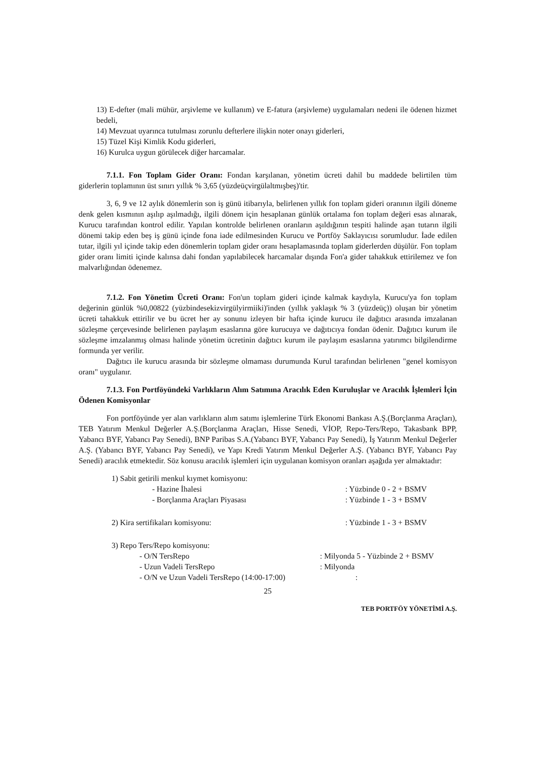13) E-defter (mali mühür, arşivleme ve kullanım) ve E-fatura (arşivleme) uygulamaları nedeni ile ödenen hizmet bedeli,
14) Mevzuat uyarınca tutulması zorunlu defterlere ilişkin noter onayı giderleri,
15) Tüzel Kişi Kimlik Kodu giderleri,
16) Kurulca uygun görülecek diğer harcamalar.
7.1.1. Fon Toplam Gider Oranı: Fondan karşılanan, yönetim ücreti dahil bu maddede belirtilen tüm giderlerin toplamının üst sınırı yıllık % 3,65 (yüzdeüçvirgülaltmışbeş)'tir.
3, 6, 9 ve 12 aylık dönemlerin son iş günü itibarıyla, belirlenen yıllık fon toplam gideri oranının ilgili döneme denk gelen kısmının aşılıp aşılmadığı, ilgili dönem için hesaplanan günlük ortalama fon toplam değeri esas alınarak, Kurucu tarafından kontrol edilir. Yapılan kontrolde belirlenen oranların aşıldığının tespiti halinde aşan tutarın ilgili dönemi takip eden beş iş günü içinde fona iade edilmesinden Kurucu ve Portföy Saklayıcısı sorumludur. İade edilen tutar, ilgili yıl içinde takip eden dönemlerin toplam gider oranı hesaplamasında toplam giderlerden düşülür. Fon toplam gider oranı limiti içinde kalınsa dahi fondan yapılabilecek harcamalar dışında Fon'a gider tahakkuk ettirilemez ve fon malvarlığından ödenemez.
7.1.2. Fon Yönetim Ücreti Oranı: Fon'un toplam gideri içinde kalmak kaydıyla, Kurucu'ya fon toplam değerinin günlük %0,00822 (yüzbindesekizvirgülyirmiiki)'inden (yıllık yaklaşık % 3 (yüzdeüç)) oluşan bir yönetim ücreti tahakkuk ettirilir ve bu ücret her ay sonunu izleyen bir hafta içinde kurucu ile dağıtıcı arasında imzalanan sözleşme çerçevesinde belirlenen paylaşım esaslarına göre kurucuya ve dağıtıcıya fondan ödenir. Dağıtıcı kurum ile sözleşme imzalanmış olması halinde yönetim ücretinin dağıtıcı kurum ile paylaşım esaslarına yatırımcı bilgilendirme formunda yer verilir.
Dağıtıcı ile kurucu arasında bir sözleşme olmaması durumunda Kurul tarafından belirlenen "genel komisyon oranı" uygulanır.
7.1.3. Fon Portföyündeki Varlıkların Alım Satımına Aracılık Eden Kuruluşlar ve Aracılık İşlemleri İçin Ödenen Komisyonlar
Fon portföyünde yer alan varlıkların alım satımı işlemlerine Türk Ekonomi Bankası A.Ş.(Borçlanma Araçları), TEB Yatırım Menkul Değerler A.Ş.(Borçlanma Araçları, Hisse Senedi, VİOP, Repo-Ters/Repo, Takasbank BPP, Yabancı BYF, Yabancı Pay Senedi), BNP Paribas S.A.(Yabancı BYF, Yabancı Pay Senedi), İş Yatırım Menkul Değerler A.Ş. (Yabancı BYF, Yabancı Pay Senedi), ve Yapı Kredi Yatırım Menkul Değerler A.Ş. (Yabancı BYF, Yabancı Pay Senedi) aracılık etmektedir. Söz konusu aracılık işlemleri için uygulanan komisyon oranları aşağıda yer almaktadır:
1) Sabit getirili menkul kıymet komisyonu:
- Hazine İhalesi : Yüzbinde 0 - 2 + BSMV
- Borçlanma Araçları Piyasası : Yüzbinde 1 - 3 + BSMV
2) Kira sertifikaları komisyonu:
: Yüzbinde 1 - 3 + BSMV
3) Repo Ters/Repo komisyonu:
- O/N TersRepo : Milyonda 5 - Yüzbinde 2 + BSMV
- Uzun Vadeli TersRepo : Milyonda
- O/N ve Uzun Vadeli TersRepo (14:00-17:00)
:
25
TEB PORTFÖY YÖNETİMİ A.Ş.